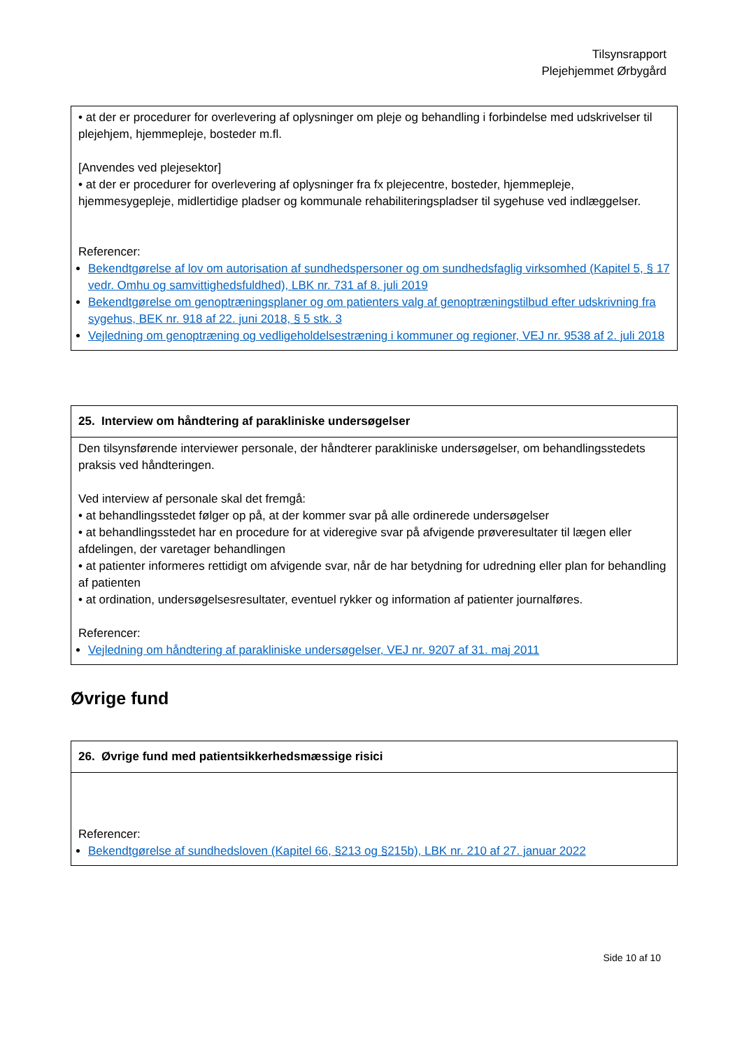Tilsynsrapport
Plejehjemmet Ørbygård
| • at der er procedurer for overlevering af oplysninger om pleje og behandling i forbindelse med udskrivelser til plejehjem, hjemmepleje, bosteder m.fl. [Anvendes ved plejesektor] • at der er procedurer for overlevering af oplysninger fra fx plejecentre, bosteder, hjemmepleje, hjemmesygepleje, midlertidige pladser og kommunale rehabiliteringspladser til sygehuse ved indlæggelser. Referencer: Bekendtgørelse af lov om autorisation af sundhedspersoner og om sundhedsfaglig virksomhed (Kapitel 5, § 17 vedr. Omhu og samvittighedsfuldhed), LBK nr. 731 af 8. juli 2019 Bekendtgørelse om genoptræningsplaner og om patienters valg af genoptræningstilbud efter udskrivning fra sygehus, BEK nr. 918 af 22. juni 2018, § 5 stk. 3 Vejledning om genoptræning og vedligeholdelsestræning i kommuner og regioner, VEJ nr. 9538 af 2. juli 2018 |
| 25. Interview om håndtering af parakliniske undersøgelser |
| --- |
| Den tilsynsførende interviewer personale, der håndterer parakliniske undersøgelser, om behandlingsstedets praksis ved håndteringen. Ved interview af personale skal det fremgå: • at behandlingsstedet følger op på, at der kommer svar på alle ordinerede undersøgelser • at behandlingsstedet har en procedure for at videregive svar på afvigende prøveresultater til lægen eller afdelingen, der varetager behandlingen • at patienter informeres rettidigt om afvigende svar, når de har betydning for udredning eller plan for behandling af patienten • at ordination, undersøgelsesresultater, eventuel rykker og information af patienter journalføres. Referencer: Vejledning om håndtering af parakliniske undersøgelser, VEJ nr. 9207 af 31. maj 2011 |
Øvrige fund
| 26. Øvrige fund med patientsikkerhedsmæssige risici |
| --- |
| Referencer: Bekendtgørelse af sundhedsloven (Kapitel 66, §213 og §215b), LBK nr. 210 af 27. januar 2022 |
Side 10 af 10